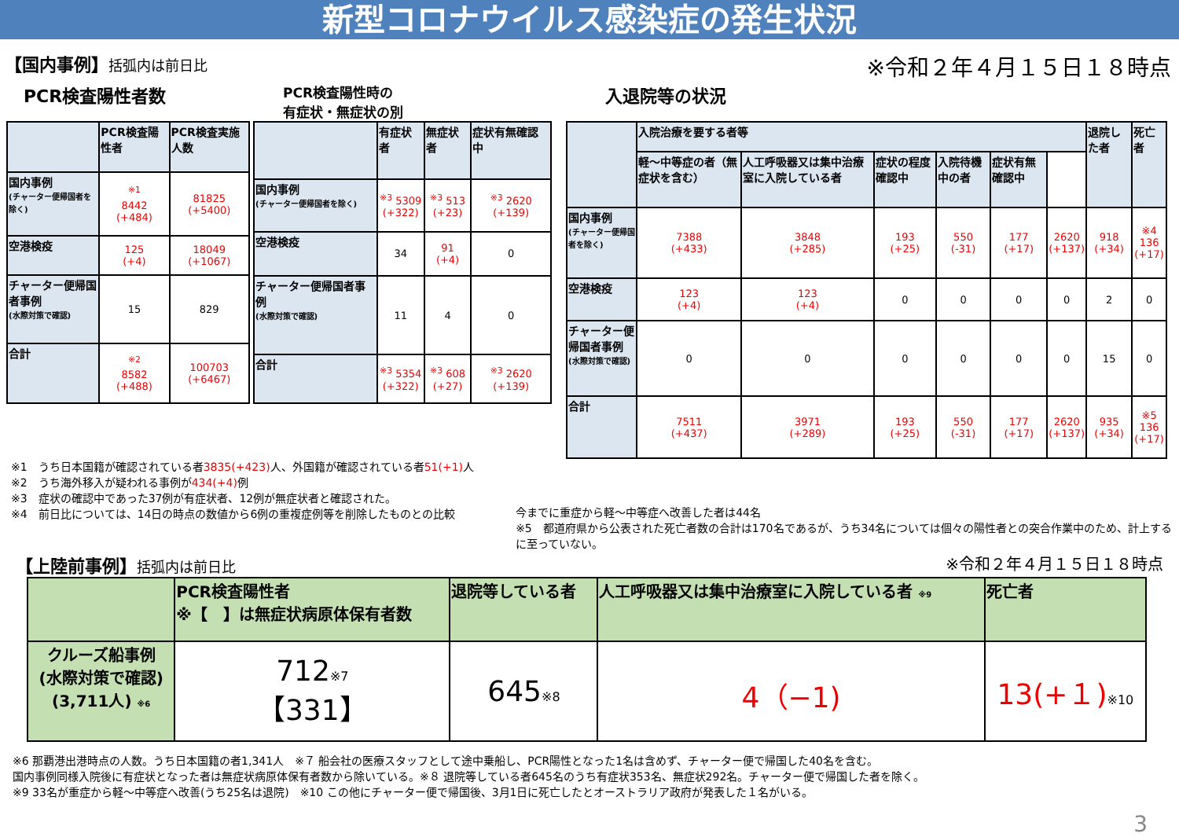新型コロナウイルス感染症の発生状況
【国内事例】括弧内は前日比
※令和２年４月１５日１８時点
PCR検査陽性者数
PCR検査陽性時の
有症状・無症状の別
入退院等の状況
| | PCR検査陽性者 | PCR検査実施人数 |
| --- | --- | --- |
| 国内事例 (チャーター便帰国者を除く) | <sup>※1</sup> 8442 (+484) | 81825 (+5400) |
| 空港検疫 | 125 (+4) | 18049 (+1067) |
| チャーター便帰国者事例 (水際対策で確認) | 15 | 829 |
| 合計 | <sup>※2</sup> 8582 (+488) | 100703 (+6467) |
| | 有症状者 | 無症状者 | 症状有無確認中 |
| --- | --- | --- | --- |
| 国内事例 (チャーター便帰国者を除く) | <sup>※3</sup> 5309 (+322) | <sup>※3</sup> 513 (+23) | <sup>※3</sup> 2620 (+139) |
| 空港検疫 | 34 | 91 (+4) | 0 |
| チャーター便帰国者事例 (水際対策で確認) | 11 | 4 | 0 |
| 合計 | <sup>※3</sup> 5354 (+322) | <sup>※3</sup> 608 (+27) | <sup>※3</sup> 2620 (+139) |
| | 入院治療を要する者等 | | | | | | 退院した者 | 死亡者 |
| --- | --- | --- | --- | --- | --- | --- | --- | --- |
| | 軽～中等症の者（無症状を含む） | 人工呼吸器又は集中治療室に入院している者 | 症状の程度確認中 | 入院待機中の者 | 症状有無確認中 | | | |
| 国内事例 (チャーター便帰国者を除く) | 7388 (+433) | 3848 (+285) | 193 (+25) | 550 (-31) | 177 (+17) | 2620 (+137) | 918 (+34) | ※4 136 (+17) |
| 空港検疫 | 123 (+4) | 123 (+4) | 0 | 0 | 0 | 0 | 2 | 0 |
| チャーター便帰国者事例 (水際対策で確認) | 0 | 0 | 0 | 0 | 0 | 0 | 15 | 0 |
| 合計 | 7511 (+437) | 3971 (+289) | 193 (+25) | 550 (-31) | 177 (+17) | 2620 (+137) | 935 (+34) | ※5 136 (+17) |
※1　うち日本国籍が確認されている者3835(+423) 人、外国籍が確認されている者51(+1) 人
※2　うち海外移入が疑われる事例が434(+4) 例
※3　症状の確認中であった37例が有症状者、12例が無症状者と確認された。
※4　前日比については、14日の時点の数値から6例の重複症例等を削除したものとの比較
今までに重症から軽～中等症へ改善した者は44名
※5　都道府県から公表された死亡者数の合計は170名であるが、うち34名については個々の陽性者との突合作業中のため、計上するに至っていない。
【上陸前事例】括弧内は前日比 ※令和２年４月１５日１８時点
| | PCR検査陽性者 ※【 】は無症状病原体保有者数 | 退院等している者 | 人工呼吸器又は集中治療室に入院している者 ※9 | 死亡者 |
| --- | --- | --- | --- | --- |
| クルーズ船事例 (水際対策で確認) (3,711人) ※6 | 712 ※7 【331】 | 645 ※8 | 4（−1) | 13(+１) ※10 |
※6 那覇港出港時点の人数。うち日本国籍の者1,341人　※７ 船会社の医療スタッフとして途中乗船し、PCR陽性となった1名は含めず、チャーター便で帰国した40名を含む。
国内事例同様入院後に有症状となった者は無症状病原体保有者数から除いている。※８ 退院等している者645名のうち有症状353名、無症状292名。チャーター便で帰国した者を除く。
※9 33名が重症から軽～中等症へ改善(うち25名は退院)　※10 この他にチャーター便で帰国後、3月1日に死亡したとオーストラリア政府が発表した１名がいる。
3